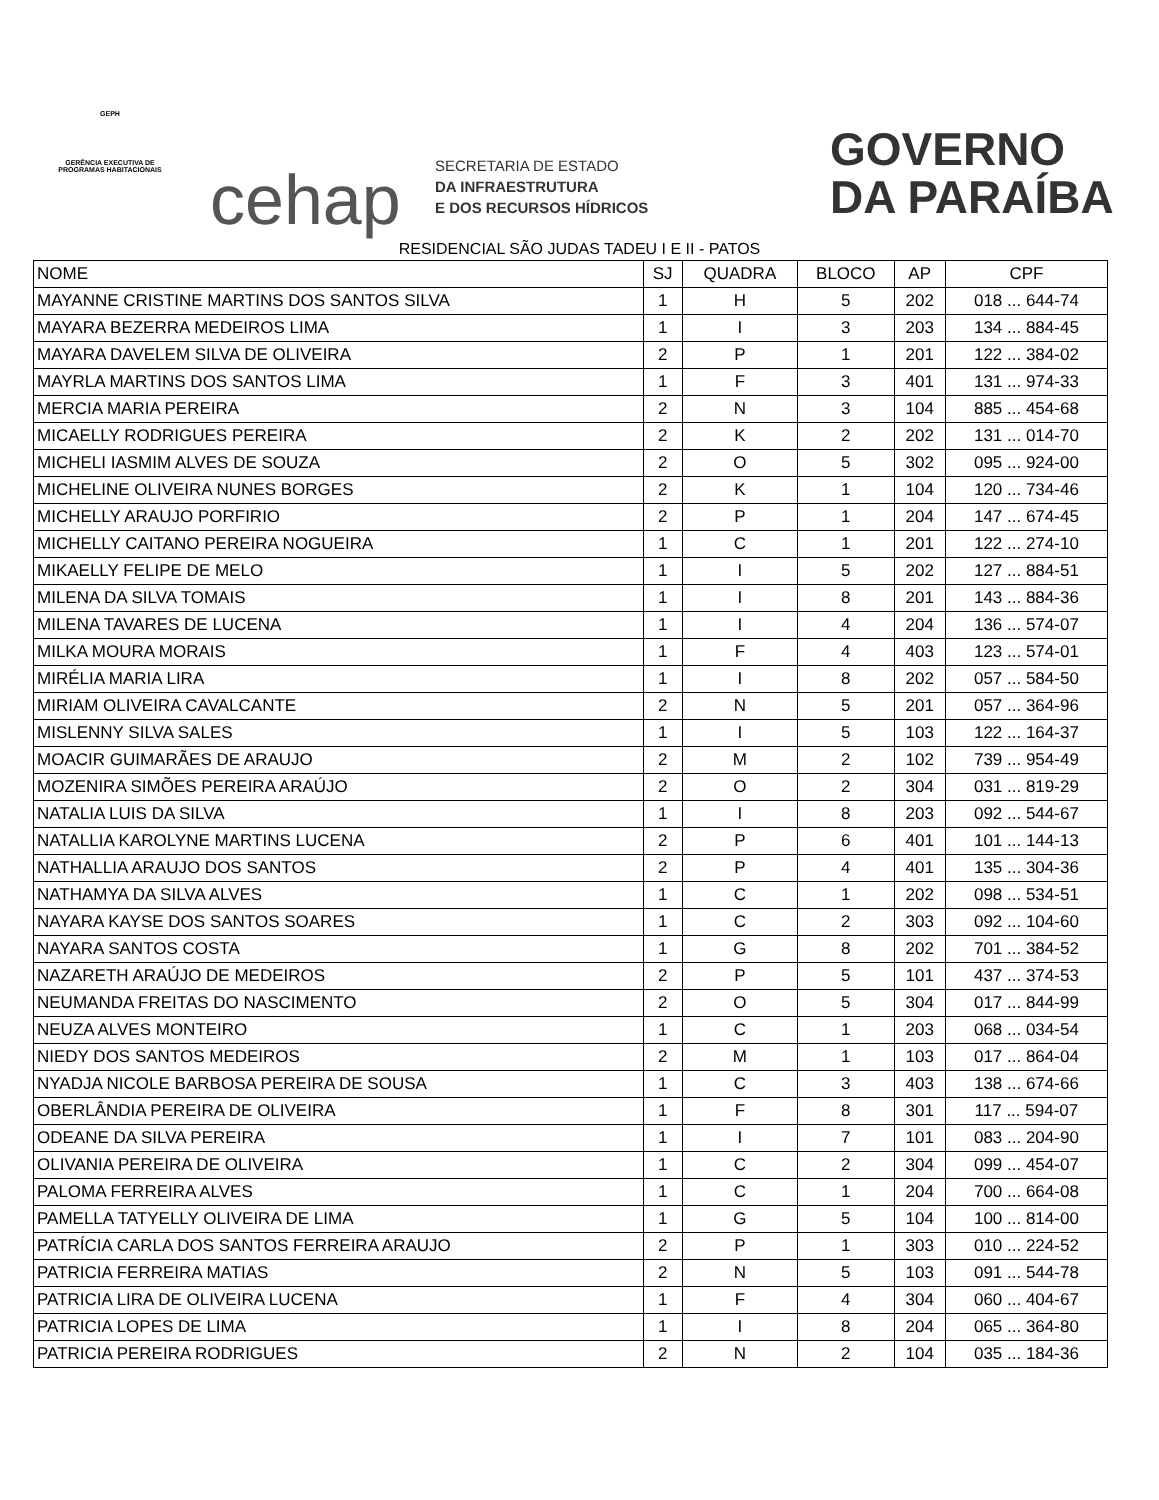GEPH
GERÊNCIA EXECUTIVA DE PROGRAMAS HABITACIONAIS
cehap
SECRETARIA DE ESTADO
DA INFRAESTRUTURA
E DOS RECURSOS HÍDRICOS
GOVERNO
DA PARAÍBA
RESIDENCIAL SÃO JUDAS TADEU I E II - PATOS
| NOME | SJ | QUADRA | BLOCO | AP | CPF |
| --- | --- | --- | --- | --- | --- |
| MAYANNE CRISTINE MARTINS DOS SANTOS SILVA | 1 | H | 5 | 202 | 018 ... 644-74 |
| MAYARA BEZERRA MEDEIROS LIMA | 1 | I | 3 | 203 | 134 ... 884-45 |
| MAYARA DAVELEM SILVA DE OLIVEIRA | 2 | P | 1 | 201 | 122 ... 384-02 |
| MAYRLA MARTINS DOS SANTOS LIMA | 1 | F | 3 | 401 | 131 ... 974-33 |
| MERCIA MARIA PEREIRA | 2 | N | 3 | 104 | 885 ... 454-68 |
| MICAELLY RODRIGUES PEREIRA | 2 | K | 2 | 202 | 131 ... 014-70 |
| MICHELI IASMIM ALVES DE SOUZA | 2 | O | 5 | 302 | 095 ... 924-00 |
| MICHELINE OLIVEIRA NUNES BORGES | 2 | K | 1 | 104 | 120 ... 734-46 |
| MICHELLY ARAUJO PORFIRIO | 2 | P | 1 | 204 | 147 ... 674-45 |
| MICHELLY CAITANO PEREIRA NOGUEIRA | 1 | C | 1 | 201 | 122 ... 274-10 |
| MIKAELLY FELIPE DE MELO | 1 | I | 5 | 202 | 127 ... 884-51 |
| MILENA DA SILVA TOMAIS | 1 | I | 8 | 201 | 143 ... 884-36 |
| MILENA TAVARES DE LUCENA | 1 | I | 4 | 204 | 136 ... 574-07 |
| MILKA MOURA MORAIS | 1 | F | 4 | 403 | 123 ... 574-01 |
| MIRÉLIA MARIA LIRA | 1 | I | 8 | 202 | 057 ... 584-50 |
| MIRIAM OLIVEIRA CAVALCANTE | 2 | N | 5 | 201 | 057 ... 364-96 |
| MISLENNY SILVA SALES | 1 | I | 5 | 103 | 122 ... 164-37 |
| MOACIR GUIMARÃES DE ARAUJO | 2 | M | 2 | 102 | 739 ... 954-49 |
| MOZENIRA SIMÕES PEREIRA ARAÚJO | 2 | O | 2 | 304 | 031 ... 819-29 |
| NATALIA LUIS DA SILVA | 1 | I | 8 | 203 | 092 ... 544-67 |
| NATALLIA KAROLYNE MARTINS LUCENA | 2 | P | 6 | 401 | 101 ... 144-13 |
| NATHALLIA ARAUJO DOS SANTOS | 2 | P | 4 | 401 | 135 ... 304-36 |
| NATHAMYA DA SILVA ALVES | 1 | C | 1 | 202 | 098 ... 534-51 |
| NAYARA KAYSE DOS SANTOS SOARES | 1 | C | 2 | 303 | 092 ... 104-60 |
| NAYARA SANTOS COSTA | 1 | G | 8 | 202 | 701 ... 384-52 |
| NAZARETH ARAÚJO DE MEDEIROS | 2 | P | 5 | 101 | 437 ... 374-53 |
| NEUMANDA FREITAS DO NASCIMENTO | 2 | O | 5 | 304 | 017 ... 844-99 |
| NEUZA ALVES MONTEIRO | 1 | C | 1 | 203 | 068 ... 034-54 |
| NIEDY DOS SANTOS MEDEIROS | 2 | M | 1 | 103 | 017 ... 864-04 |
| NYADJA NICOLE BARBOSA PEREIRA DE SOUSA | 1 | C | 3 | 403 | 138 ... 674-66 |
| OBERLÂNDIA PEREIRA DE OLIVEIRA | 1 | F | 8 | 301 | 117 ... 594-07 |
| ODEANE DA SILVA PEREIRA | 1 | I | 7 | 101 | 083 ... 204-90 |
| OLIVANIA PEREIRA DE OLIVEIRA | 1 | C | 2 | 304 | 099 ... 454-07 |
| PALOMA FERREIRA ALVES | 1 | C | 1 | 204 | 700 ... 664-08 |
| PAMELLA TATYELLY OLIVEIRA DE LIMA | 1 | G | 5 | 104 | 100 ... 814-00 |
| PATRÍCIA CARLA DOS SANTOS FERREIRA ARAUJO | 2 | P | 1 | 303 | 010 ... 224-52 |
| PATRICIA FERREIRA MATIAS | 2 | N | 5 | 103 | 091 ... 544-78 |
| PATRICIA LIRA DE OLIVEIRA LUCENA | 1 | F | 4 | 304 | 060 ... 404-67 |
| PATRICIA LOPES DE LIMA | 1 | I | 8 | 204 | 065 ... 364-80 |
| PATRICIA PEREIRA RODRIGUES | 2 | N | 2 | 104 | 035 ... 184-36 |